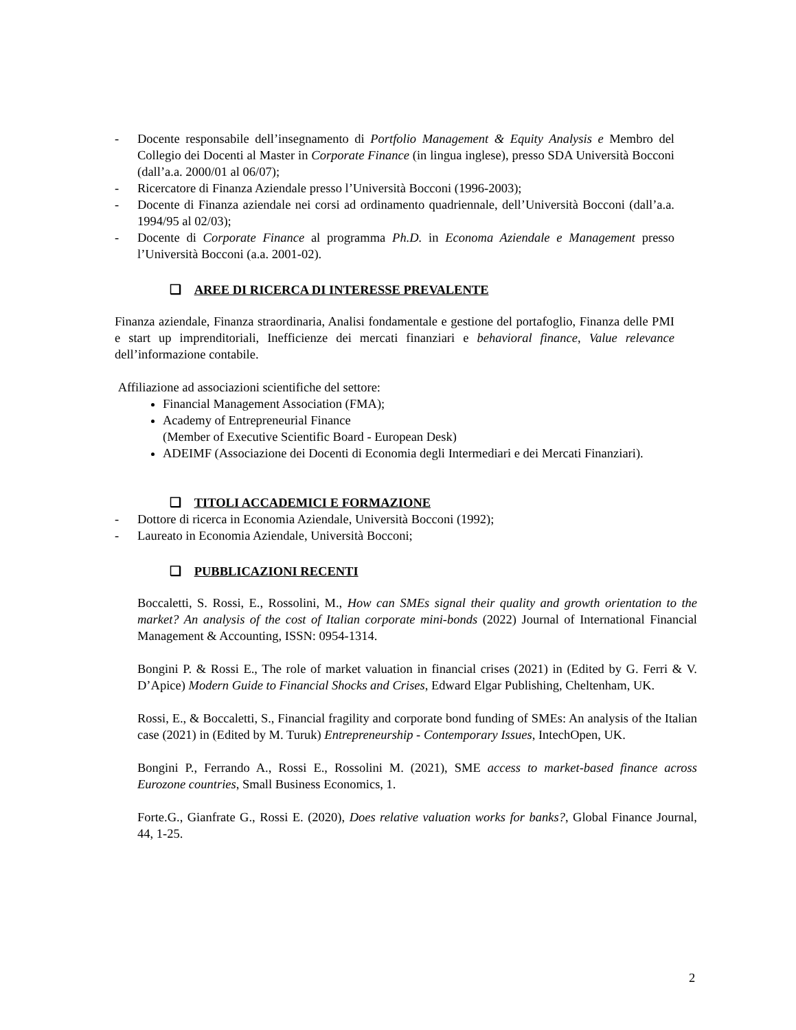- Docente responsabile dell’insegnamento di Portfolio Management & Equity Analysis e Membro del Collegio dei Docenti al Master in Corporate Finance (in lingua inglese), presso SDA Università Bocconi (dall’a.a. 2000/01 al 06/07);
- Ricercatore di Finanza Aziendale presso l’Università Bocconi (1996-2003);
- Docente di Finanza aziendale nei corsi ad ordinamento quadriennale, dell’Università Bocconi (dall’a.a. 1994/95 al 02/03);
- Docente di Corporate Finance al programma Ph.D. in Economa Aziendale e Management presso l’Università Bocconi (a.a. 2001-02).
❑ AREE DI RICERCA DI INTERESSE PREVALENTE
Finanza aziendale, Finanza straordinaria, Analisi fondamentale e gestione del portafoglio, Finanza delle PMI e start up imprenditoriali, Inefficienze dei mercati finanziari e behavioral finance, Value relevance dell’informazione contabile.
Affiliazione ad associazioni scientifiche del settore:
Financial Management Association (FMA);
Academy of Entrepreneurial Finance
(Member of Executive Scientific Board - European Desk)
ADEIMF (Associazione dei Docenti di Economia degli Intermediari e dei Mercati Finanziari).
❑ TITOLI ACCADEMICI E FORMAZIONE
- Dottore di ricerca in Economia Aziendale, Università Bocconi (1992);
- Laureato in Economia Aziendale, Università Bocconi;
❑ PUBBLICAZIONI RECENTI
Boccaletti, S. Rossi, E., Rossolini, M., How can SMEs signal their quality and growth orientation to the market? An analysis of the cost of Italian corporate mini-bonds (2022) Journal of International Financial Management & Accounting, ISSN: 0954-1314.
Bongini P. & Rossi E., The role of market valuation in financial crises (2021) in (Edited by G. Ferri & V. D’Apice) Modern Guide to Financial Shocks and Crises, Edward Elgar Publishing, Cheltenham, UK.
Rossi, E., & Boccaletti, S., Financial fragility and corporate bond funding of SMEs: An analysis of the Italian case (2021) in (Edited by M. Turuk) Entrepreneurship - Contemporary Issues, IntechOpen, UK.
Bongini P., Ferrando A., Rossi E., Rossolini M. (2021), SME access to market-based finance across Eurozone countries, Small Business Economics, 1.
Forte.G., Gianfrate G., Rossi E. (2020), Does relative valuation works for banks?, Global Finance Journal, 44, 1-25.
2